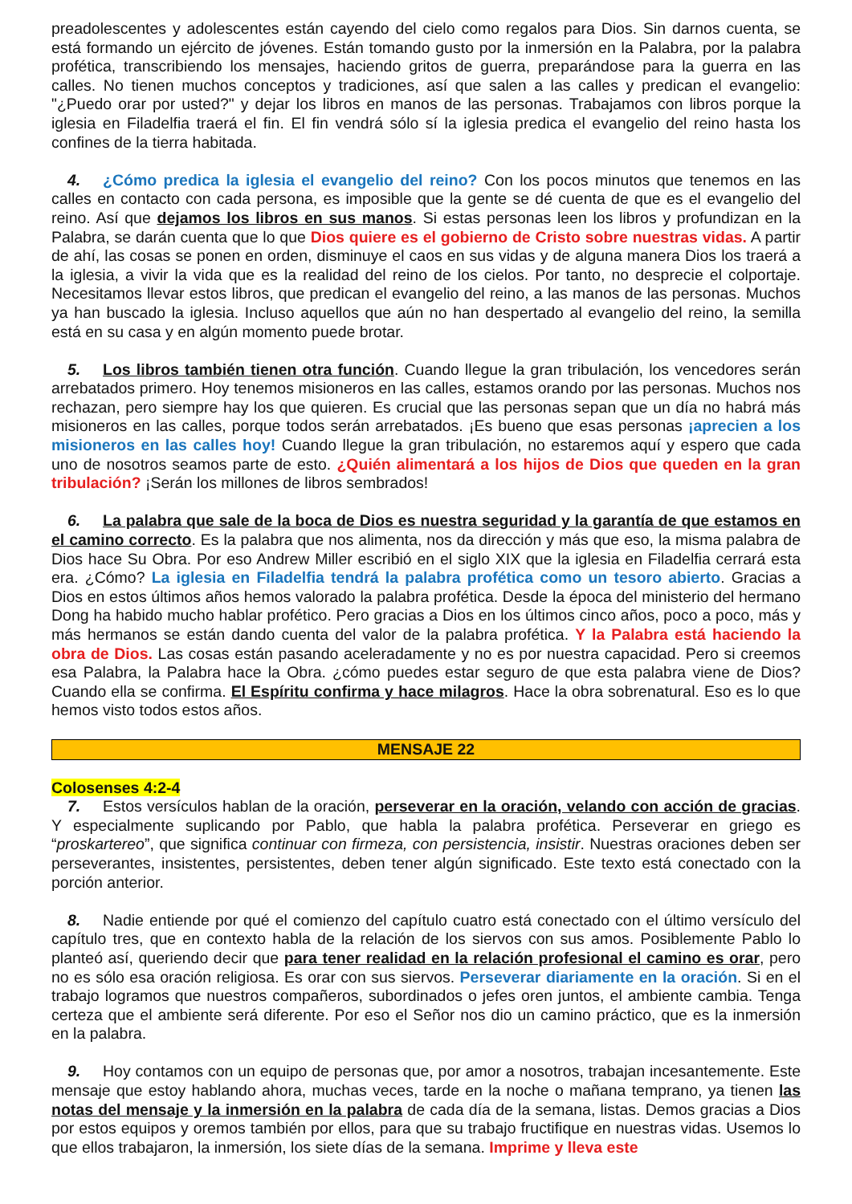preadolescentes y adolescentes están cayendo del cielo como regalos para Dios. Sin darnos cuenta, se está formando un ejército de jóvenes. Están tomando gusto por la inmersión en la Palabra, por la palabra profética, transcribiendo los mensajes, haciendo gritos de guerra, preparándose para la guerra en las calles. No tienen muchos conceptos y tradiciones, así que salen a las calles y predican el evangelio: "¿Puedo orar por usted?" y dejar los libros en manos de las personas. Trabajamos con libros porque la iglesia en Filadelfia traerá el fin. El fin vendrá sólo sí la iglesia predica el evangelio del reino hasta los confines de la tierra habitada.
4. ¿Cómo predica la iglesia el evangelio del reino? Con los pocos minutos que tenemos en las calles en contacto con cada persona, es imposible que la gente se dé cuenta de que es el evangelio del reino. Así que dejamos los libros en sus manos. Si estas personas leen los libros y profundizan en la Palabra, se darán cuenta que lo que Dios quiere es el gobierno de Cristo sobre nuestras vidas. A partir de ahí, las cosas se ponen en orden, disminuye el caos en sus vidas y de alguna manera Dios los traerá a la iglesia, a vivir la vida que es la realidad del reino de los cielos. Por tanto, no desprecie el colportaje. Necesitamos llevar estos libros, que predican el evangelio del reino, a las manos de las personas. Muchos ya han buscado la iglesia. Incluso aquellos que aún no han despertado al evangelio del reino, la semilla está en su casa y en algún momento puede brotar.
5. Los libros también tienen otra función. Cuando llegue la gran tribulación, los vencedores serán arrebatados primero. Hoy tenemos misioneros en las calles, estamos orando por las personas. Muchos nos rechazan, pero siempre hay los que quieren. Es crucial que las personas sepan que un día no habrá más misioneros en las calles, porque todos serán arrebatados. ¡Es bueno que esas personas ¡aprecien a los misioneros en las calles hoy! Cuando llegue la gran tribulación, no estaremos aquí y espero que cada uno de nosotros seamos parte de esto. ¿Quién alimentará a los hijos de Dios que queden en la gran tribulación? ¡Serán los millones de libros sembrados!
6. La palabra que sale de la boca de Dios es nuestra seguridad y la garantía de que estamos en el camino correcto. Es la palabra que nos alimenta, nos da dirección y más que eso, la misma palabra de Dios hace Su Obra. Por eso Andrew Miller escribió en el siglo XIX que la iglesia en Filadelfia cerrará esta era. ¿Cómo? La iglesia en Filadelfia tendrá la palabra profética como un tesoro abierto. Gracias a Dios en estos últimos años hemos valorado la palabra profética. Desde la época del ministerio del hermano Dong ha habido mucho hablar profético. Pero gracias a Dios en los últimos cinco años, poco a poco, más y más hermanos se están dando cuenta del valor de la palabra profética. Y la Palabra está haciendo la obra de Dios. Las cosas están pasando aceleradamente y no es por nuestra capacidad. Pero si creemos esa Palabra, la Palabra hace la Obra. ¿cómo puedes estar seguro de que esta palabra viene de Dios? Cuando ella se confirma. El Espíritu confirma y hace milagros. Hace la obra sobrenatural. Eso es lo que hemos visto todos estos años.
MENSAJE 22
Colosenses 4:2-4
7. Estos versículos hablan de la oración, perseverar en la oración, velando con acción de gracias. Y especialmente suplicando por Pablo, que habla la palabra profética. Perseverar en griego es “proskartereo”, que significa continuar con firmeza, con persistencia, insistir. Nuestras oraciones deben ser perseverantes, insistentes, persistentes, deben tener algún significado. Este texto está conectado con la porción anterior.
8. Nadie entiende por qué el comienzo del capítulo cuatro está conectado con el último versículo del capítulo tres, que en contexto habla de la relación de los siervos con sus amos. Posiblemente Pablo lo planteó así, queriendo decir que para tener realidad en la relación profesional el camino es orar, pero no es sólo esa oración religiosa. Es orar con sus siervos. Perseverar diariamente en la oración. Si en el trabajo logramos que nuestros compañeros, subordinados o jefes oren juntos, el ambiente cambia. Tenga certeza que el ambiente será diferente. Por eso el Señor nos dio un camino práctico, que es la inmersión en la palabra.
9. Hoy contamos con un equipo de personas que, por amor a nosotros, trabajan incesantemente. Este mensaje que estoy hablando ahora, muchas veces, tarde en la noche o mañana temprano, ya tienen las notas del mensaje y la inmersión en la palabra de cada día de la semana, listas. Demos gracias a Dios por estos equipos y oremos también por ellos, para que su trabajo fructifique en nuestras vidas. Usemos lo que ellos trabajaron, la inmersión, los siete días de la semana. Imprime y lleva este